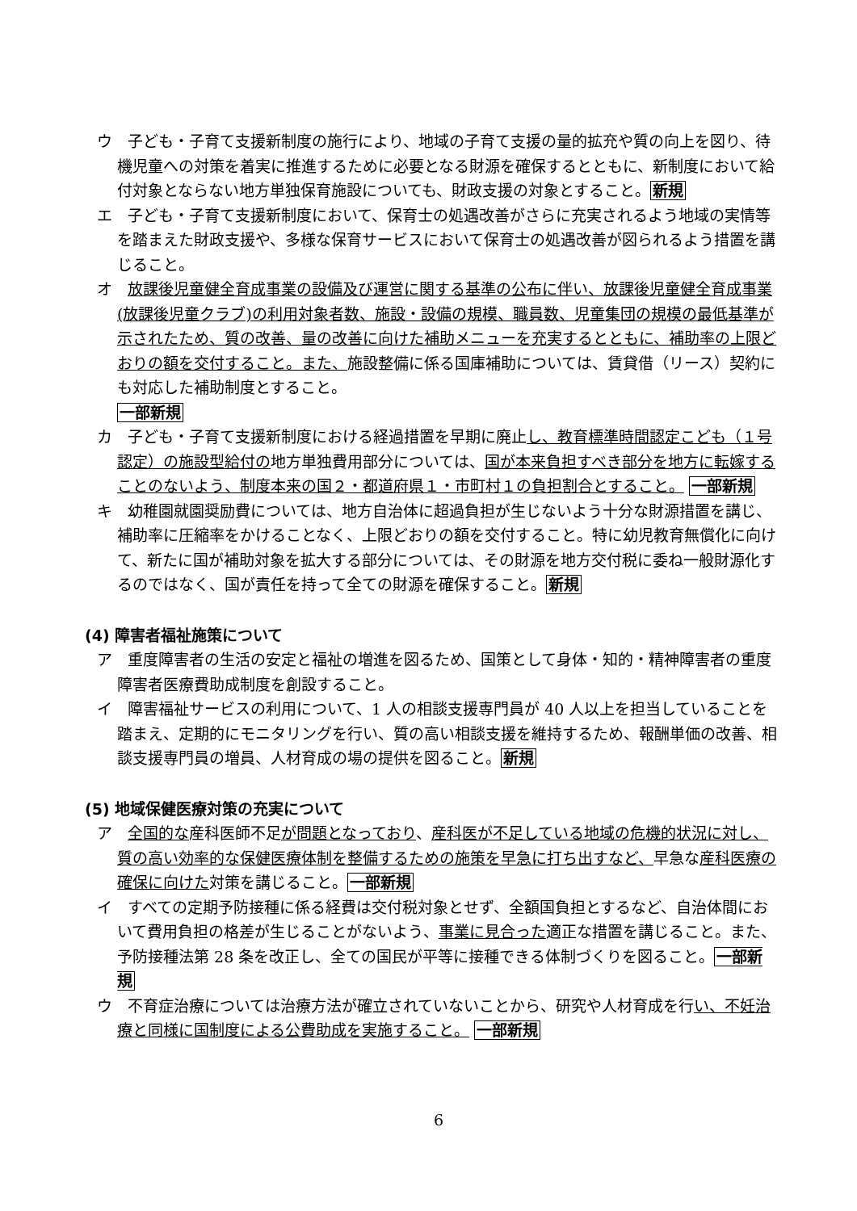ウ　子ども・子育て支援新制度の施行により、地域の子育て支援の量的拡充や質の向上を図り、待機児童への対策を着実に推進するために必要となる財源を確保するとともに、新制度において給付対象とならない地方単独保育施設についても、財政支援の対象とすること。新規
エ　子ども・子育て支援新制度において、保育士の処遇改善がさらに充実されるよう地域の実情等を踏まえた財政支援や、多様な保育サービスにおいて保育士の処遇改善が図られるよう措置を講じること。
オ　放課後児童健全育成事業の設備及び運営に関する基準の公布に伴い、放課後児童健全育成事業(放課後児童クラブ)の利用対象者数、施設・設備の規模、職員数、児童集団の規模の最低基準が示されたため、質の改善、量の改善に向けた補助メニューを充実するとともに、補助率の上限どおりの額を交付すること。また、施設整備に係る国庫補助については、賃貸借（リース）契約にも対応した補助制度とすること。
一部新規
カ　子ども・子育て支援新制度における経過措置を早期に廃止し、教育標準時間認定こども（１号認定）の施設型給付の地方単独費用部分については、国が本来負担すべき部分を地方に転嫁することのないよう、制度本来の国２・都道府県１・市町村１の負担割合とすること。 一部新規
キ　幼稚園就園奨励費については、地方自治体に超過負担が生じないよう十分な財源措置を講じ、補助率に圧縮率をかけることなく、上限どおりの額を交付すること。特に幼児教育無償化に向けて、新たに国が補助対象を拡大する部分については、その財源を地方交付税に委ね一般財源化するのではなく、国が責任を持って全ての財源を確保すること。新規
(4) 障害者福祉施策について
ア　重度障害者の生活の安定と福祉の増進を図るため、国策として身体・知的・精神障害者の重度障害者医療費助成制度を創設すること。
イ　障害福祉サービスの利用について、1 人の相談支援専門員が 40 人以上を担当していることを踏まえ、定期的にモニタリングを行い、質の高い相談支援を維持するため、報酬単価の改善、相談支援専門員の増員、人材育成の場の提供を図ること。新規
(5) 地域保健医療対策の充実について
ア　全国的な産科医師不足が問題となっており、産科医が不足している地域の危機的状況に対し、質の高い効率的な保健医療体制を整備するための施策を早急に打ち出すなど、早急な産科医療の確保に向けた対策を講じること。一部新規
イ　すべての定期予防接種に係る経費は交付税対象とせず、全額国負担とするなど、自治体間において費用負担の格差が生じることがないよう、事業に見合った適正な措置を講じること。また、予防接種法第 28 条を改正し、全ての国民が平等に接種できる体制づくりを図ること。一部新規
ウ　不育症治療については治療方法が確立されていないことから、研究や人材育成を行い、不妊治療と同様に国制度による公費助成を実施すること。 一部新規
6